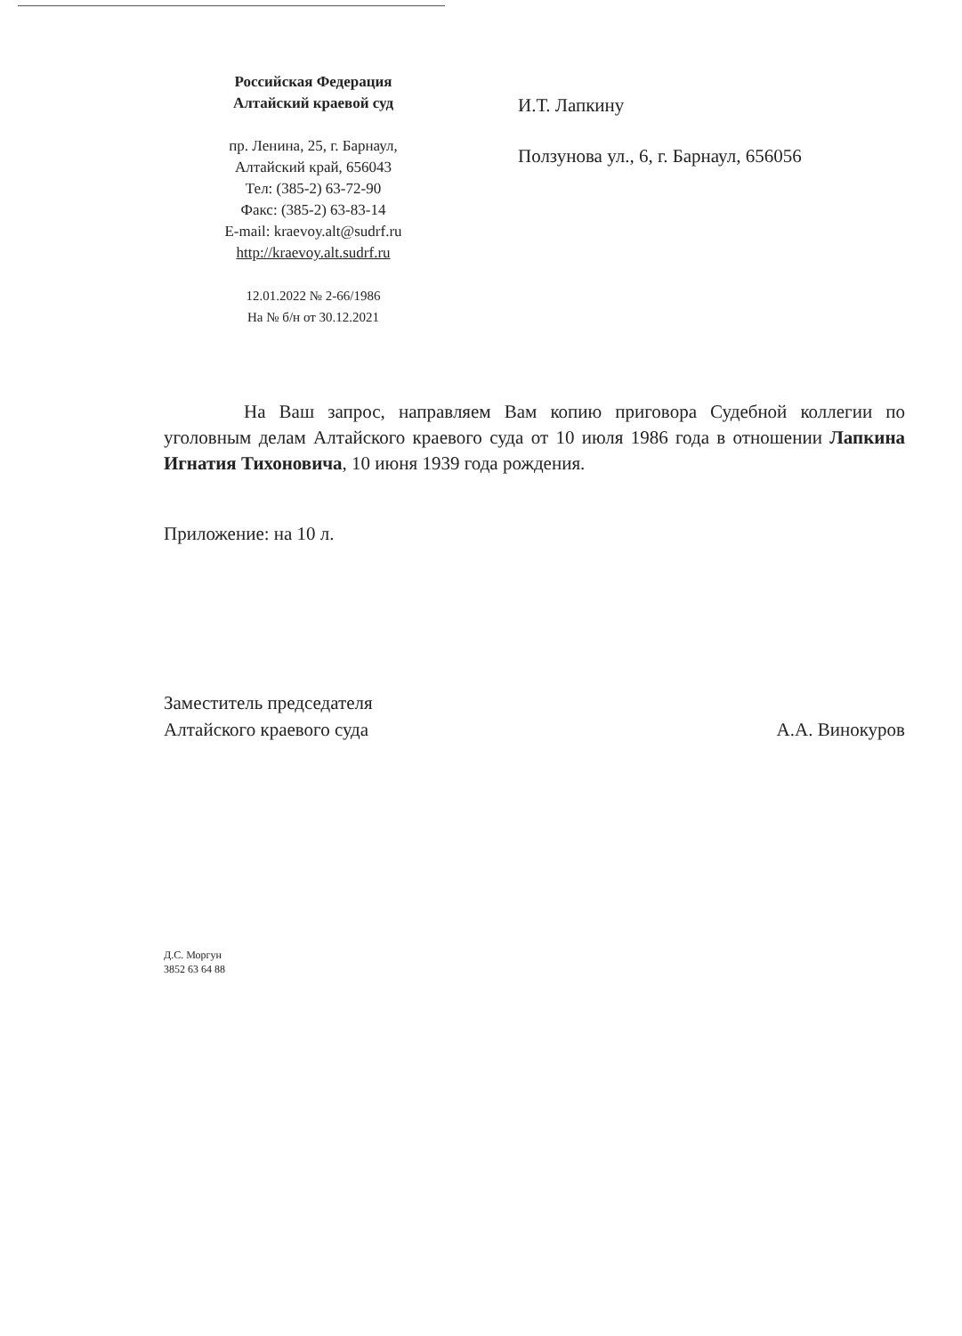Российская Федерация
Алтайский краевой суд
пр. Ленина, 25, г. Барнаул,
Алтайский край, 656043
Тел: (385-2) 63-72-90
Факс: (385-2) 63-83-14
E-mail: kraevoy.alt@sudrf.ru
http://kraevoy.alt.sudrf.ru
12.01.2022 № 2-66/1986
На № б/н от 30.12.2021
И.Т. Лапкину
Ползунова ул., 6, г. Барнаул, 656056
На Ваш запрос, направляем Вам копию приговора Судебной коллегии по уголовным делам Алтайского краевого суда от 10 июля 1986 года в отношении Лапкина Игнатия Тихоновича, 10 июня 1939 года рождения.
Приложение: на 10 л.
Заместитель председателя
Алтайского краевого суда
А.А. Винокуров
Д.С. Моргун
3852 63 64 88